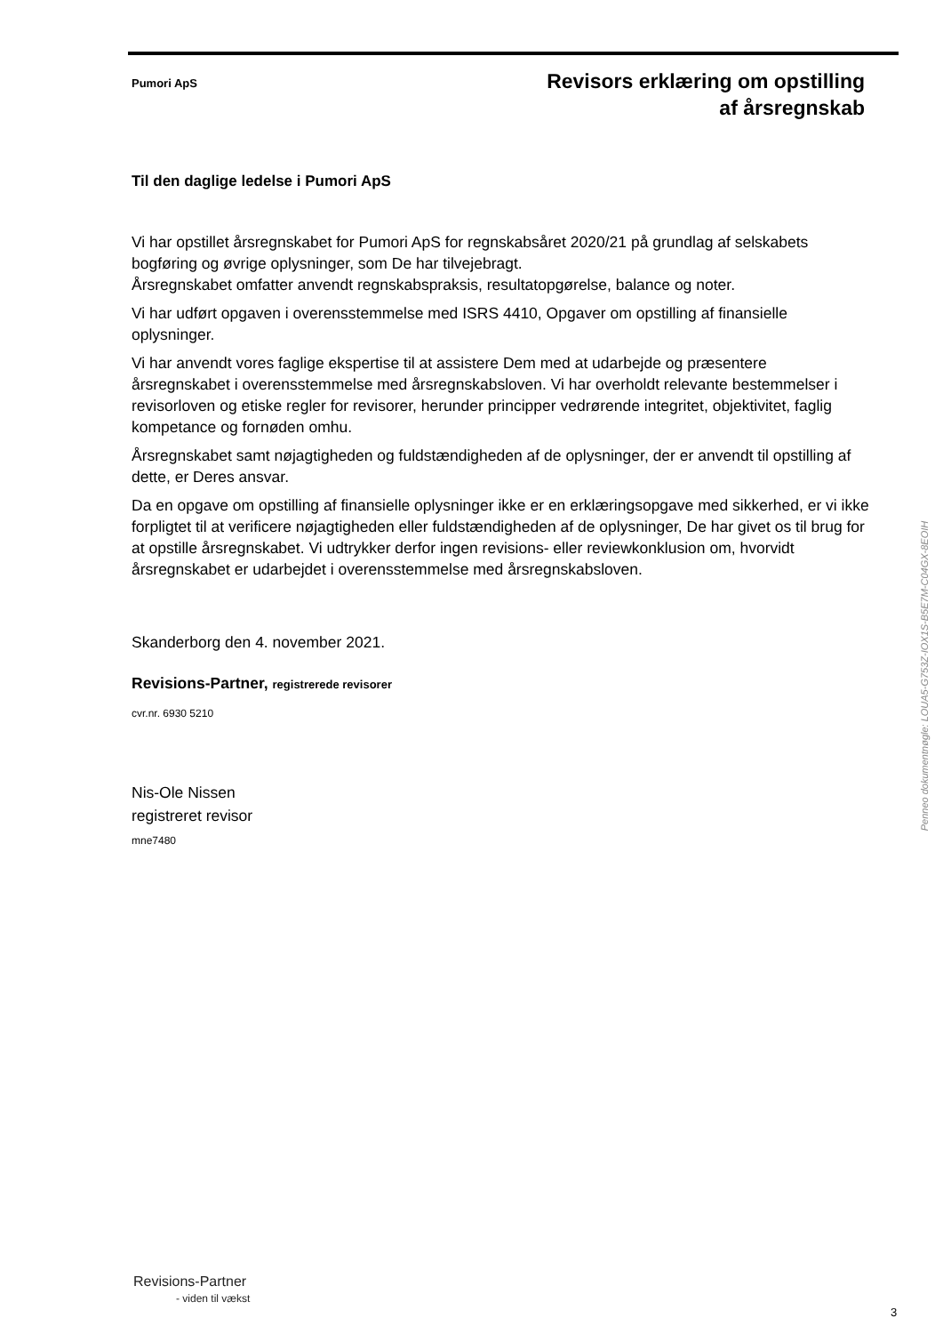Pumori ApS
Revisors erklæring om opstilling
af årsregnskab
Til den daglige ledelse i Pumori ApS
Vi har opstillet årsregnskabet for Pumori ApS for regnskabsåret 2020/21 på grundlag af selskabets bogføring og øvrige oplysninger, som De har tilvejebragt.
Årsregnskabet omfatter anvendt regnskabspraksis, resultatopgørelse, balance og noter.
Vi har udført opgaven i overensstemmelse med ISRS 4410, Opgaver om opstilling af finansielle oplysninger.
Vi har anvendt vores faglige ekspertise til at assistere Dem med at udarbejde og præsentere årsregnskabet i overensstemmelse med årsregnskabsloven. Vi har overholdt relevante bestemmelser i revisorloven og etiske regler for revisorer, herunder principper vedrørende integritet, objektivitet, faglig kompetance og fornøden omhu.
Årsregnskabet samt nøjagtigheden og fuldstændigheden af de oplysninger, der er anvendt til opstilling af dette, er Deres ansvar.
Da en opgave om opstilling af finansielle oplysninger ikke er en erklæringsopgave med sikkerhed, er vi ikke forpligtet til at verificere nøjagtigheden eller fuldstændigheden af de oplysninger, De har givet os til brug for at opstille årsregnskabet. Vi udtrykker derfor ingen revisions- eller reviewkonklusion om, hvorvidt årsregnskabet er udarbejdet i overensstemmelse med årsregnskabsloven.
Skanderborg den 4. november 2021.
Revisions-Partner, registrerede revisorer
cvr.nr. 6930 5210
Nis-Ole Nissen
registreret revisor
mne7480
Penneo dokumentnøgle: LOUA5-G753Z-IOX1S-B5E7M-C04GX-8EOIH
Revisions-Partner
- viden til vækst
3